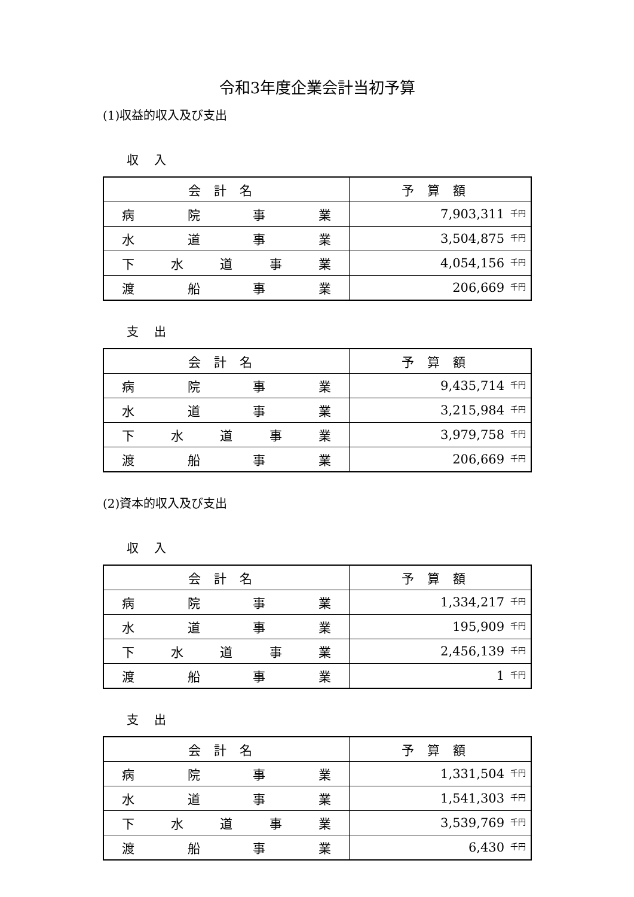令和3年度企業会計当初予算
(1)収益的収入及び支出
収入
| 会計名 | 予算額 |
| --- | --- |
| 病 院 事 業 | 7,903,311<sup>千円</sup> |
| 水 道 事 業 | 3,504,875<sup>千円</sup> |
| 下 水 道 事 業 | 4,054,156<sup>千円</sup> |
| 渡 船 事 業 | 206,669<sup>千円</sup> |
支出
| 会計名 | 予算額 |
| --- | --- |
| 病 院 事 業 | 9,435,714<sup>千円</sup> |
| 水 道 事 業 | 3,215,984<sup>千円</sup> |
| 下 水 道 事 業 | 3,979,758<sup>千円</sup> |
| 渡 船 事 業 | 206,669<sup>千円</sup> |
(2)資本的収入及び支出
収入
| 会計名 | 予算額 |
| --- | --- |
| 病 院 事 業 | 1,334,217<sup>千円</sup> |
| 水 道 事 業 | 195,909<sup>千円</sup> |
| 下 水 道 事 業 | 2,456,139<sup>千円</sup> |
| 渡 船 事 業 | 1<sup>千円</sup> |
支出
| 会計名 | 予算額 |
| --- | --- |
| 病 院 事 業 | 1,331,504<sup>千円</sup> |
| 水 道 事 業 | 1,541,303<sup>千円</sup> |
| 下 水 道 事 業 | 3,539,769<sup>千円</sup> |
| 渡 船 事 業 | 6,430<sup>千円</sup> |